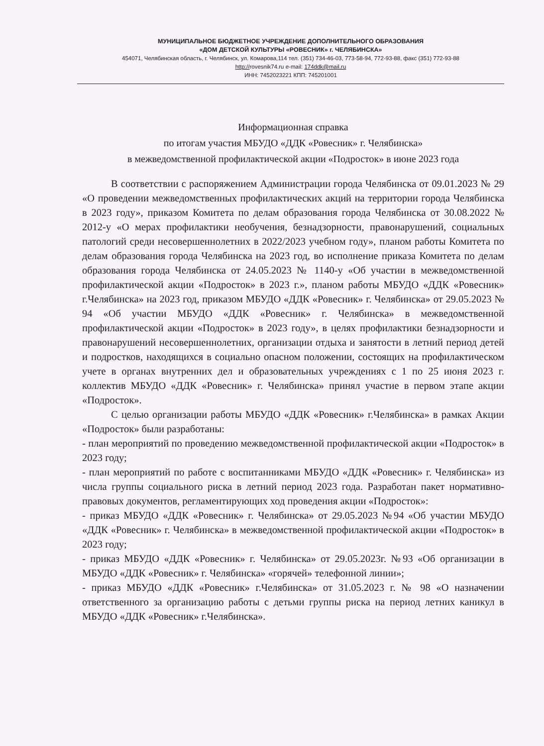МУНИЦИПАЛЬНОЕ БЮДЖЕТНОЕ УЧРЕЖДЕНИЕ ДОПОЛНИТЕЛЬНОГО ОБРАЗОВАНИЯ
«ДОМ ДЕТСКОЙ КУЛЬТУРЫ «РОВЕСНИК» г. ЧЕЛЯБИНСКА»
454071, Челябинская область, г. Челябинск, ул. Комарова,114 тел. (351) 734-46-03, 773-58-94, 772-93-88, факс (351) 772-93-88
http://rovesnik74.ru e-mail: 174ddk@mail.ru
ИНН: 7452023221 КПП: 745201001
Информационная справка
по итогам участия МБУДО «ДДК «Ровесник» г. Челябинска»
в межведомственной профилактической акции «Подросток» в июне 2023 года
В соответствии с распоряжением Администрации города Челябинска от 09.01.2023 № 29 «О проведении межведомственных профилактических акций на территории города Челябинска в 2023 году», приказом Комитета по делам образования города Челябинска от 30.08.2022 № 2012-у «О мерах профилактики необучения, безнадзорности, правонарушений, социальных патологий среди несовершеннолетних в 2022/2023 учебном году», планом работы Комитета по делам образования города Челябинска на 2023 год, во исполнение приказа Комитета по делам образования города Челябинска от 24.05.2023 № 1140-у «Об участии в межведомственной профилактической акции «Подросток» в 2023 г.», планом работы МБУДО «ДДК «Ровесник» г.Челябинска» на 2023 год, приказом МБУДО «ДДК «Ровесник» г. Челябинска» от 29.05.2023 № 94 «Об участии МБУДО «ДДК «Ровесник» г. Челябинска» в межведомственной профилактической акции «Подросток» в 2023 году», в целях профилактики безнадзорности и правонарушений несовершеннолетних, организации отдыха и занятости в летний период детей и подростков, находящихся в социально опасном положении, состоящих на профилактическом учете в органах внутренних дел и образовательных учреждениях с 1 по 25 июня 2023 г. коллектив МБУДО «ДДК «Ровесник» г. Челябинска» принял участие в первом этапе акции «Подросток».
С целью организации работы МБУДО «ДДК «Ровесник» г.Челябинска» в рамках Акции «Подросток» были разработаны:
- план мероприятий по проведению межведомственной профилактической акции «Подросток» в 2023 году;
- план мероприятий по работе с воспитанниками МБУДО «ДДК «Ровесник» г. Челябинска» из числа группы социального риска в летний период 2023 года. Разработан пакет нормативно-правовых документов, регламентирующих ход проведения акции «Подросток»:
- приказ МБУДО «ДДК «Ровесник» г. Челябинска» от 29.05.2023 №94 «Об участии МБУДО «ДДК «Ровесник» г. Челябинска» в межведомственной профилактической акции «Подросток» в 2023 году;
- приказ МБУДО «ДДК «Ровесник» г. Челябинска» от 29.05.2023г. №93 «Об организации в МБУДО «ДДК «Ровесник» г. Челябинска» «горячей» телефонной линии»;
- приказ МБУДО «ДДК «Ровесник» г.Челябинска» от 31.05.2023 г. № 98 «О назначении ответственного за организацию работы с детьми группы риска на период летних каникул в МБУДО «ДДК «Ровесник» г.Челябинска».